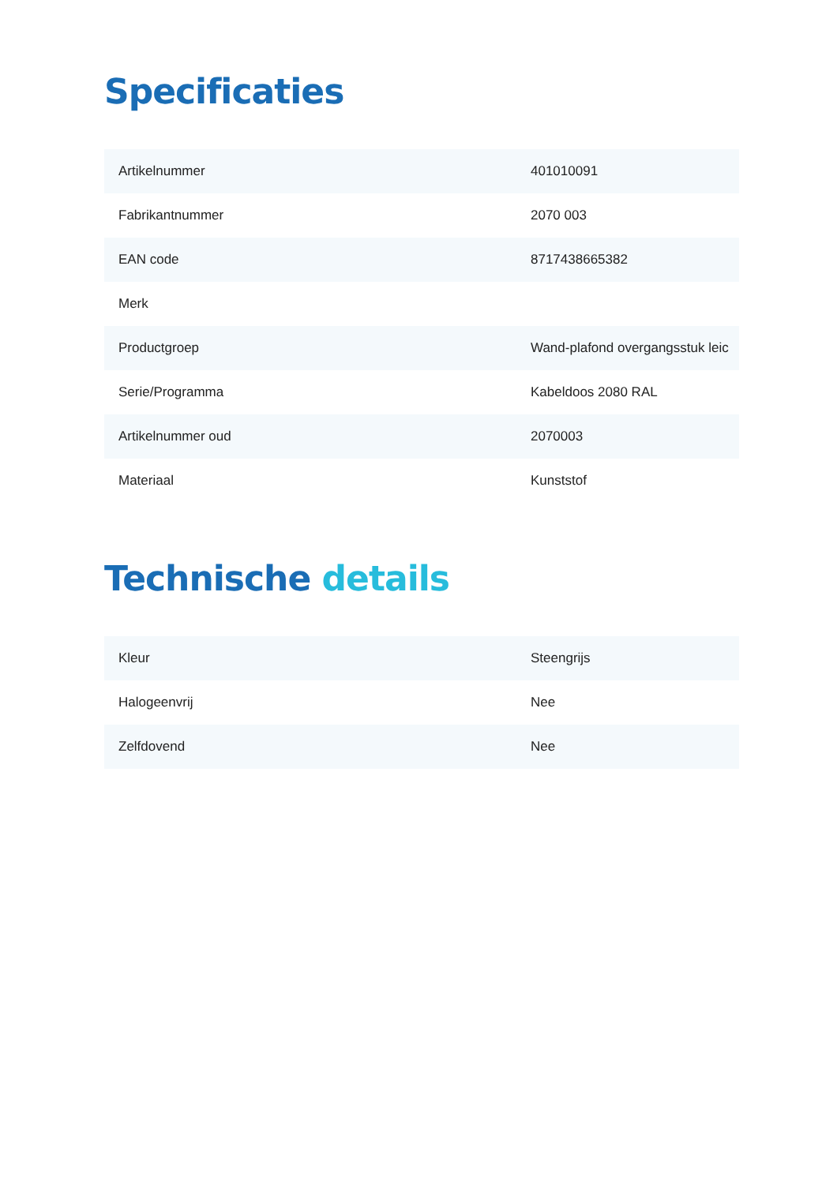Specificaties
| Artikelnummer | 401010091 |
| Fabrikantnummer | 2070 003 |
| EAN code | 8717438665382 |
| Merk | |
| Productgroep | Wand-plafond overgangsstuk leic |
| Serie/Programma | Kabeldoos 2080 RAL |
| Artikelnummer oud | 2070003 |
| Materiaal | Kunststof |
Technische details
| Kleur | Steengrijs |
| Halogeenvrij | Nee |
| Zelfdovend | Nee |